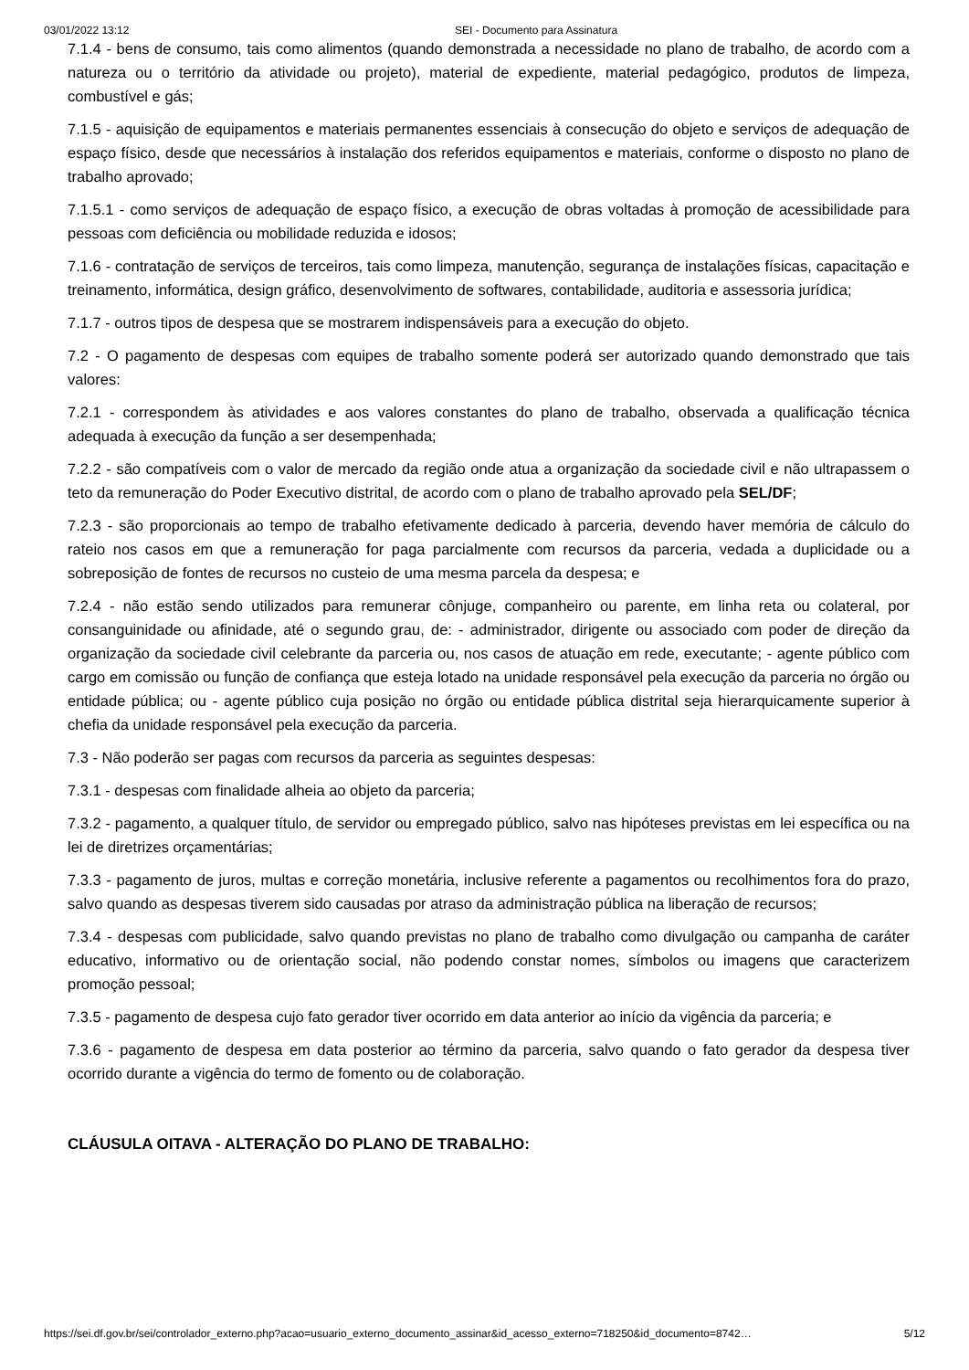03/01/2022 13:12 SEI - Documento para Assinatura
7.1.4 - bens de consumo, tais como alimentos (quando demonstrada a necessidade no plano de trabalho, de acordo com a natureza ou o território da atividade ou projeto), material de expediente, material pedagógico, produtos de limpeza, combustível e gás;
7.1.5 - aquisição de equipamentos e materiais permanentes essenciais à consecução do objeto e serviços de adequação de espaço físico, desde que necessários à instalação dos referidos equipamentos e materiais, conforme o disposto no plano de trabalho aprovado;
7.1.5.1 - como serviços de adequação de espaço físico, a execução de obras voltadas à promoção de acessibilidade para pessoas com deficiência ou mobilidade reduzida e idosos;
7.1.6 - contratação de serviços de terceiros, tais como limpeza, manutenção, segurança de instalações físicas, capacitação e treinamento, informática, design gráfico, desenvolvimento de softwares, contabilidade, auditoria e assessoria jurídica;
7.1.7 - outros tipos de despesa que se mostrarem indispensáveis para a execução do objeto.
7.2 - O pagamento de despesas com equipes de trabalho somente poderá ser autorizado quando demonstrado que tais valores:
7.2.1 - correspondem às atividades e aos valores constantes do plano de trabalho, observada a qualificação técnica adequada à execução da função a ser desempenhada;
7.2.2 - são compatíveis com o valor de mercado da região onde atua a organização da sociedade civil e não ultrapassem o teto da remuneração do Poder Executivo distrital, de acordo com o plano de trabalho aprovado pela SEL/DF;
7.2.3 - são proporcionais ao tempo de trabalho efetivamente dedicado à parceria, devendo haver memória de cálculo do rateio nos casos em que a remuneração for paga parcialmente com recursos da parceria, vedada a duplicidade ou a sobreposição de fontes de recursos no custeio de uma mesma parcela da despesa; e
7.2.4 - não estão sendo utilizados para remunerar cônjuge, companheiro ou parente, em linha reta ou colateral, por consanguinidade ou afinidade, até o segundo grau, de: - administrador, dirigente ou associado com poder de direção da organização da sociedade civil celebrante da parceria ou, nos casos de atuação em rede, executante; - agente público com cargo em comissão ou função de confiança que esteja lotado na unidade responsável pela execução da parceria no órgão ou entidade pública; ou - agente público cuja posição no órgão ou entidade pública distrital seja hierarquicamente superior à chefia da unidade responsável pela execução da parceria.
7.3 - Não poderão ser pagas com recursos da parceria as seguintes despesas:
7.3.1 - despesas com finalidade alheia ao objeto da parceria;
7.3.2 - pagamento, a qualquer título, de servidor ou empregado público, salvo nas hipóteses previstas em lei específica ou na lei de diretrizes orçamentárias;
7.3.3 - pagamento de juros, multas e correção monetária, inclusive referente a pagamentos ou recolhimentos fora do prazo, salvo quando as despesas tiverem sido causadas por atraso da administração pública na liberação de recursos;
7.3.4 - despesas com publicidade, salvo quando previstas no plano de trabalho como divulgação ou campanha de caráter educativo, informativo ou de orientação social, não podendo constar nomes, símbolos ou imagens que caracterizem promoção pessoal;
7.3.5 - pagamento de despesa cujo fato gerador tiver ocorrido em data anterior ao início da vigência da parceria; e
7.3.6 - pagamento de despesa em data posterior ao término da parceria, salvo quando o fato gerador da despesa tiver ocorrido durante a vigência do termo de fomento ou de colaboração.
CLÁUSULA OITAVA - ALTERAÇÃO DO PLANO DE TRABALHO:
https://sei.df.gov.br/sei/controlador_externo.php?acao=usuario_externo_documento_assinar&id_acesso_externo=718250&id_documento=8742… 5/12